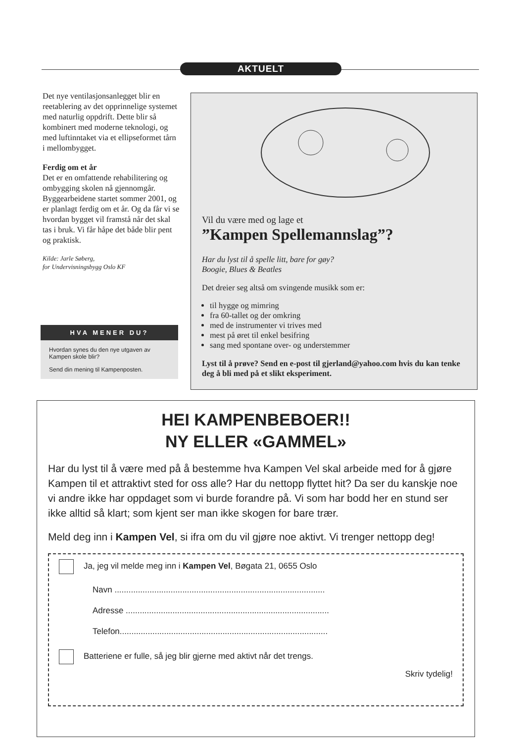AKTUELT
Det nye ventilasjonsanlegget blir en reetablering av det opprinnelige systemet med naturlig oppdrift. Dette blir så kombinert med moderne teknologi, og med luftinntaket via et ellipseformet tårn i mellombygget.
Ferdig om et år
Det er en omfattende rehabilitering og ombygging skolen nå gjennomgår. Byggearbeidene startet sommer 2001, og er planlagt ferdig om et år. Og da får vi se hvordan bygget vil framstå når det skal tas i bruk. Vi får håpe det både blir pent og praktisk.
Kilde: Jarle Søberg,
for Undervisningsbygg Oslo KF
HVA MENER DU?
Hvordan synes du den nye utgaven av Kampen skole blir?
Send din mening til Kampenposten.
Vil du være med og lage et
”Kampen Spellemannslag”?
Har du lyst til å spelle litt, bare for gøy?
Boogie, Blues & Beatles
Det dreier seg altså om svingende musikk som er:
til hygge og mimring
fra 60-tallet og der omkring
med de instrumenter vi trives med
mest på øret til enkel besifring
sang med spontane over- og understemmer
Lyst til å prøve? Send en e-post til gjerland@yahoo.com hvis du kan tenke deg å bli med på et slikt eksperiment.
HEI KAMPENBEBOER!!
NY ELLER «GAMMEL»
Har du lyst til å være med på å bestemme hva Kampen Vel skal arbeide med for å gjøre Kampen til et attraktivt sted for oss alle? Har du nettopp flyttet hit? Da ser du kanskje noe vi andre ikke har oppdaget som vi burde forandre på. Vi som har bodd her en stund ser ikke alltid så klart; som kjent ser man ikke skogen for bare trær.
Meld deg inn i Kampen Vel, si ifra om du vil gjøre noe aktivt. Vi trenger nettopp deg!
Ja, jeg vil melde meg inn i Kampen Vel, Bøgata 21, 0655 Oslo
Navn ..........................................................................................
Adresse .......................................................................................
Telefon.........................................................................................
Batteriene er fulle, så jeg blir gjerne med aktivt når det trengs.
Skriv tydelig!